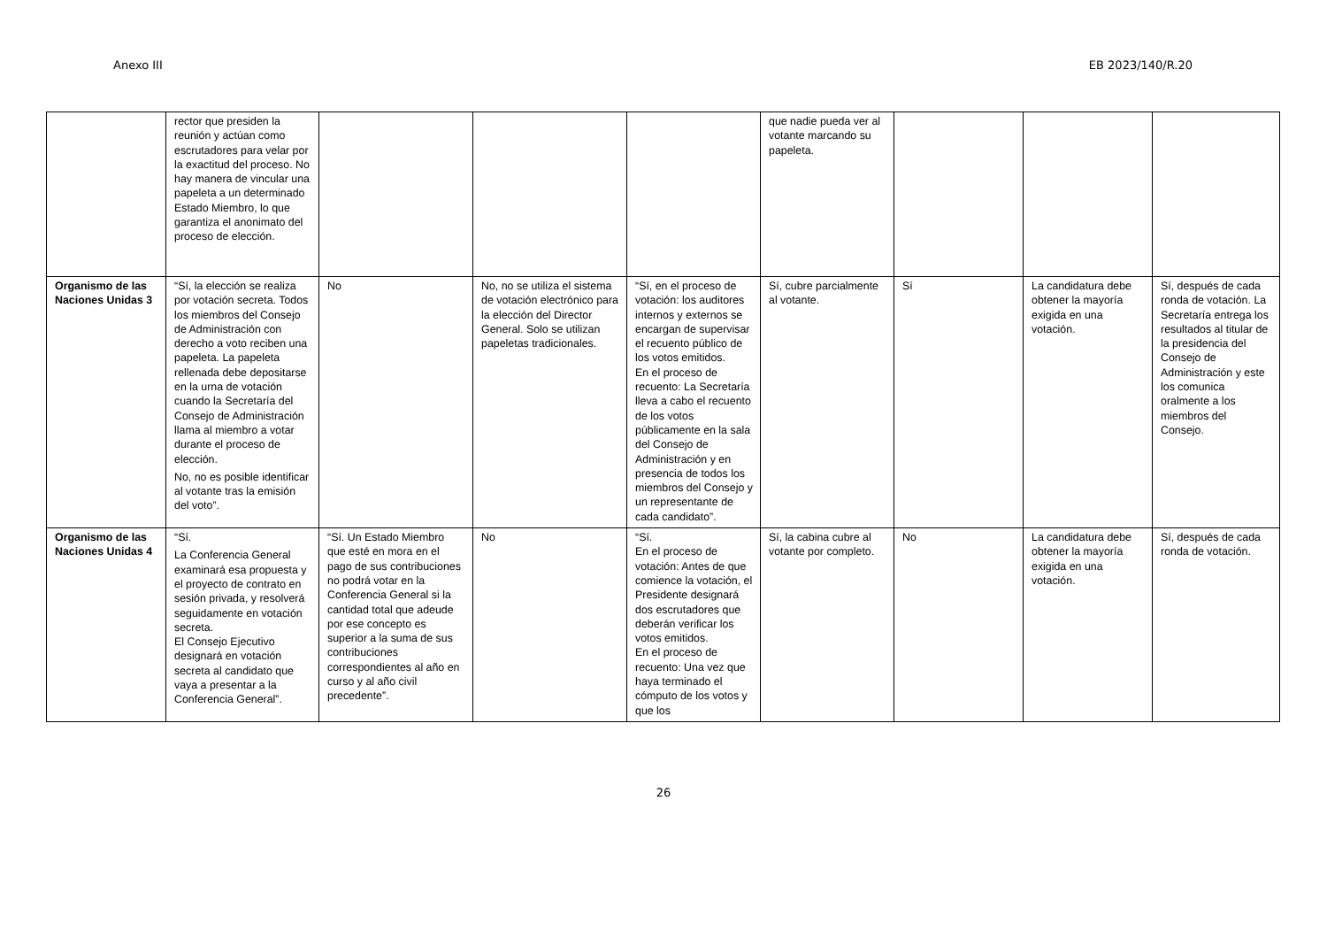Anexo III EB 2023/140/R.20
| | rector que presiden la reunión y actúan como escrutadores para velar por la exactitud del proceso. No hay manera de vincular una papeleta a un determinado Estado Miembro, lo que garantiza el anonimato del proceso de elección. | | | | que nadie pueda ver al votante marcando su papeleta. | | | |
| Organismo de las Naciones Unidas 3 | “Sí, la elección se realiza por votación secreta. Todos los miembros del Consejo de Administración con derecho a voto reciben una papeleta. La papeleta rellenada debe depositarse en la urna de votación cuando la Secretaría del Consejo de Administración llama al miembro a votar durante el proceso de elección. No, no es posible identificar al votante tras la emisión del voto”. | No | No, no se utiliza el sistema de votación electrónico para la elección del Director General. Solo se utilizan papeletas tradicionales. | “Sí, en el proceso de votación: los auditores internos y externos se encargan de supervisar el recuento público de los votos emitidos. En el proceso de recuento: La Secretaría lleva a cabo el recuento de los votos públicamente en la sala del Consejo de Administración y en presencia de todos los miembros del Consejo y un representante de cada candidato”. | Sí, cubre parcialmente al votante. | Sí | La candidatura debe obtener la mayoría exigida en una votación. | Sí, después de cada ronda de votación. La Secretaría entrega los resultados al titular de la presidencia del Consejo de Administración y este los comunica oralmente a los miembros del Consejo. |
| Organismo de las Naciones Unidas 4 | “Sí. La Conferencia General examinará esa propuesta y el proyecto de contrato en sesión privada, y resolverá seguidamente en votación secreta. El Consejo Ejecutivo designará en votación secreta al candidato que vaya a presentar a la Conferencia General”. | “Sí. Un Estado Miembro que esté en mora en el pago de sus contribuciones no podrá votar en la Conferencia General si la cantidad total que adeude por ese concepto es superior a la suma de sus contribuciones correspondientes al año en curso y al año civil precedente”. | No | “Sí. En el proceso de votación: Antes de que comience la votación, el Presidente designará dos escrutadores que deberán verificar los votos emitidos. En el proceso de recuento: Una vez que haya terminado el cómputo de los votos y que los | Sí, la cabina cubre al votante por completo. | No | La candidatura debe obtener la mayoría exigida en una votación. | Sí, después de cada ronda de votación. |
26